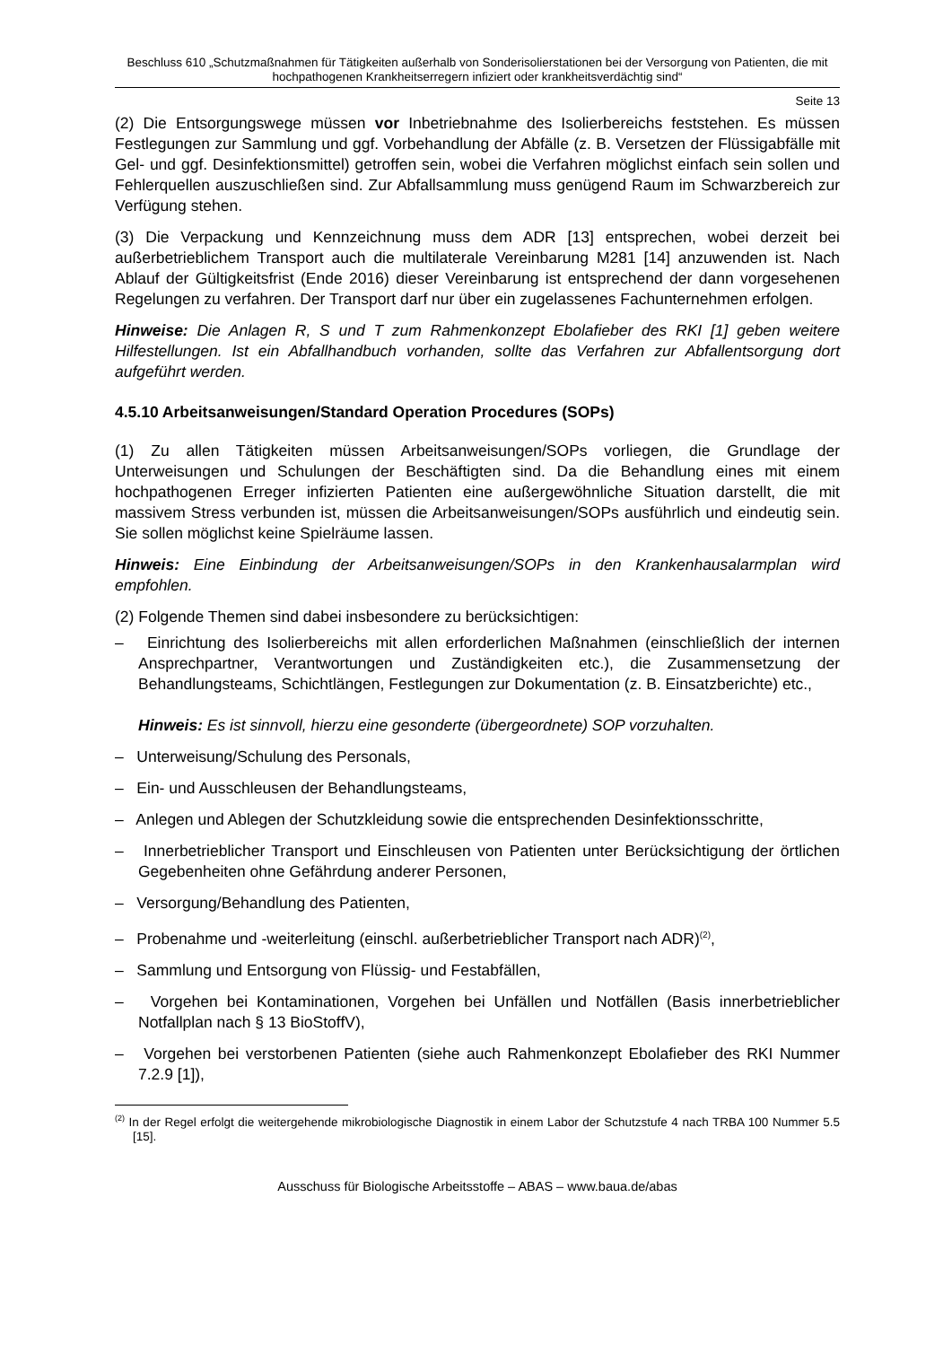Beschluss 610 „Schutzmaßnahmen für Tätigkeiten außerhalb von Sonderisolierstationen bei der Versorgung von Patienten, die mit hochpathogenen Krankheitserregern infiziert oder krankheitsverdächtig sind“
Seite 13
(2) Die Entsorgungswege müssen vor Inbetriebnahme des Isolierbereichs feststehen. Es müssen Festlegungen zur Sammlung und ggf. Vorbehandlung der Abfälle (z. B. Versetzen der Flüssigabfälle mit Gel- und ggf. Desinfektionsmittel) getroffen sein, wobei die Verfahren möglichst einfach sein sollen und Fehlerquellen auszuschließen sind. Zur Abfallsammlung muss genügend Raum im Schwarzbereich zur Verfügung stehen.
(3) Die Verpackung und Kennzeichnung muss dem ADR [13] entsprechen, wobei derzeit bei außerbetrieblichem Transport auch die multilaterale Vereinbarung M281 [14] anzuwenden ist. Nach Ablauf der Gültigkeitsfrist (Ende 2016) dieser Vereinbarung ist entsprechend der dann vorgesehenen Regelungen zu verfahren. Der Transport darf nur über ein zugelassenes Fachunternehmen erfolgen.
Hinweise: Die Anlagen R, S und T zum Rahmenkonzept Ebolafieber des RKI [1] geben weitere Hilfestellungen. Ist ein Abfallhandbuch vorhanden, sollte das Verfahren zur Abfallentsorgung dort aufgeführt werden.
4.5.10 Arbeitsanweisungen/Standard Operation Procedures (SOPs)
(1) Zu allen Tätigkeiten müssen Arbeitsanweisungen/SOPs vorliegen, die Grundlage der Unterweisungen und Schulungen der Beschäftigten sind. Da die Behandlung eines mit einem hochpathogenen Erreger infizierten Patienten eine außergewöhnliche Situation darstellt, die mit massivem Stress verbunden ist, müssen die Arbeitsanweisungen/SOPs ausführlich und eindeutig sein. Sie sollen möglichst keine Spielräume lassen.
Hinweis: Eine Einbindung der Arbeitsanweisungen/SOPs in den Krankenhausalarmplan wird empfohlen.
(2) Folgende Themen sind dabei insbesondere zu berücksichtigen:
– Einrichtung des Isolierbereichs mit allen erforderlichen Maßnahmen (einschließlich der internen Ansprechpartner, Verantwortungen und Zuständigkeiten etc.), die Zusammensetzung der Behandlungsteams, Schichtlängen, Festlegungen zur Dokumentation (z. B. Einsatzberichte) etc.,
Hinweis: Es ist sinnvoll, hierzu eine gesonderte (übergeordnete) SOP vorzuhalten.
– Unterweisung/Schulung des Personals,
– Ein- und Ausschleusen der Behandlungsteams,
– Anlegen und Ablegen der Schutzkleidung sowie die entsprechenden Desinfektionsschritte,
– Innerbetrieblicher Transport und Einschleusen von Patienten unter Berücksichtigung der örtlichen Gegebenheiten ohne Gefährdung anderer Personen,
– Versorgung/Behandlung des Patienten,
– Probenahme und -weiterleitung (einschl. außerbetrieblicher Transport nach ADR)<sup>(2)</sup>,
– Sammlung und Entsorgung von Flüssig- und Festabfällen,
– Vorgehen bei Kontaminationen, Vorgehen bei Unfällen und Notfällen (Basis innerbetrieblicher Notfallplan nach § 13 BioStoffV),
– Vorgehen bei verstorbenen Patienten (siehe auch Rahmenkonzept Ebolafieber des RKI Nummer 7.2.9 [1]),
<sup>(2)</sup> In der Regel erfolgt die weitergehende mikrobiologische Diagnostik in einem Labor der Schutzstufe 4 nach TRBA 100 Nummer 5.5 [15].
Ausschuss für Biologische Arbeitsstoffe – ABAS – www.baua.de/abas